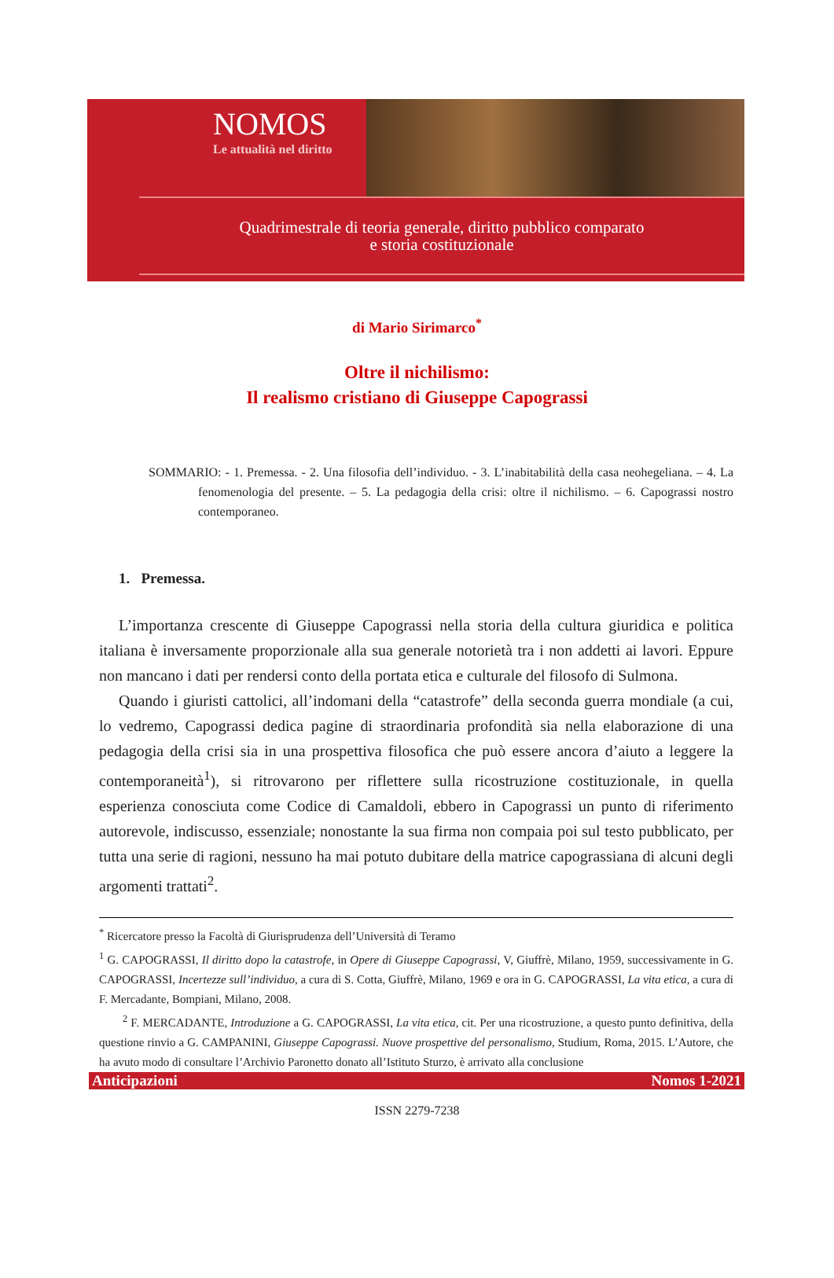NOMOS
Le attualità nel diritto
Quadrimestrale di teoria generale, diritto pubblico comparato
e storia costituzionale
di Mario Sirimarco<sup>*</sup>
Oltre il nichilismo:
Il realismo cristiano di Giuseppe Capograssi
SOMMARIO: - 1. Premessa. - 2. Una filosofia dell’individuo. - 3. L’inabitabilità della casa neohegeliana. – 4. La fenomenologia del presente. – 5. La pedagogia della crisi: oltre il nichilismo. – 6. Capograssi nostro contemporaneo.
1. Premessa.
L’importanza crescente di Giuseppe Capograssi nella storia della cultura giuridica e politica italiana è inversamente proporzionale alla sua generale notorietà tra i non addetti ai lavori. Eppure non mancano i dati per rendersi conto della portata etica e culturale del filosofo di Sulmona.
Quando i giuristi cattolici, all’indomani della “catastrofe” della seconda guerra mondiale (a cui, lo vedremo, Capograssi dedica pagine di straordinaria profondità sia nella elaborazione di una pedagogia della crisi sia in una prospettiva filosofica che può essere ancora d’aiuto a leggere la contemporaneità<sup>1</sup>), si ritrovarono per riflettere sulla ricostruzione costituzionale, in quella esperienza conosciuta come Codice di Camaldoli, ebbero in Capograssi un punto di riferimento autorevole, indiscusso, essenziale; nonostante la sua firma non compaia poi sul testo pubblicato, per tutta una serie di ragioni, nessuno ha mai potuto dubitare della matrice capograssiana di alcuni degli argomenti trattati<sup>2</sup>.
<sup>*</sup> Ricercatore presso la Facoltà di Giurisprudenza dell’Università di Teramo
<sup>1</sup> G. CAPOGRASSI, Il diritto dopo la catastrofe, in Opere di Giuseppe Capograssi, V, Giuffrè, Milano, 1959, successivamente in G. CAPOGRASSI, Incertezze sull’individuo, a cura di S. Cotta, Giuffrè, Milano, 1969 e ora in G. CAPOGRASSI, La vita etica, a cura di F. Mercadante, Bompiani, Milano, 2008.
<sup>2</sup> F. MERCADANTE, Introduzione a G. CAPOGRASSI, La vita etica, cit. Per una ricostruzione, a questo punto definitiva, della questione rinvio a G. CAMPANINI, Giuseppe Capograssi. Nuove prospettive del personalismo, Studium, Roma, 2015. L’Autore, che ha avuto modo di consultare l’Archivio Paronetto donato all’Istituto Sturzo, è arrivato alla conclusione
Anticipazioni Nomos 1-2021
ISSN 2279-7238